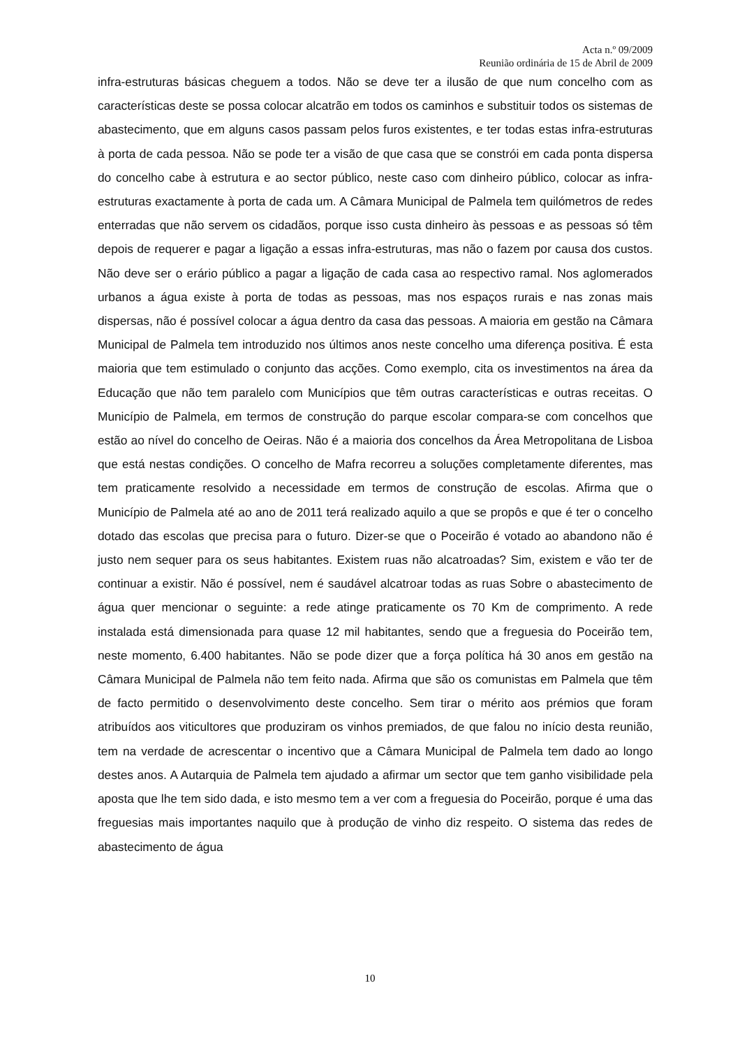Acta n.º 09/2009
Reunião ordinária de 15 de Abril de 2009
infra-estruturas básicas cheguem a todos. Não se deve ter a ilusão de que num concelho com as características deste se possa colocar alcatrão em todos os caminhos e substituir todos os sistemas de abastecimento, que em alguns casos passam pelos furos existentes, e ter todas estas infra-estruturas à porta de cada pessoa. Não se pode ter a visão de que casa que se constrói em cada ponta dispersa do concelho cabe à estrutura e ao sector público, neste caso com dinheiro público, colocar as infra-estruturas exactamente à porta de cada um. A Câmara Municipal de Palmela tem quilómetros de redes enterradas que não servem os cidadãos, porque isso custa dinheiro às pessoas e as pessoas só têm depois de requerer e pagar a ligação a essas infra-estruturas, mas não o fazem por causa dos custos. Não deve ser o erário público a pagar a ligação de cada casa ao respectivo ramal. Nos aglomerados urbanos a água existe à porta de todas as pessoas, mas nos espaços rurais e nas zonas mais dispersas, não é possível colocar a água dentro da casa das pessoas. A maioria em gestão na Câmara Municipal de Palmela tem introduzido nos últimos anos neste concelho uma diferença positiva. É esta maioria que tem estimulado o conjunto das acções. Como exemplo, cita os investimentos na área da Educação que não tem paralelo com Municípios que têm outras características e outras receitas. O Município de Palmela, em termos de construção do parque escolar compara-se com concelhos que estão ao nível do concelho de Oeiras. Não é a maioria dos concelhos da Área Metropolitana de Lisboa que está nestas condições. O concelho de Mafra recorreu a soluções completamente diferentes, mas tem praticamente resolvido a necessidade em termos de construção de escolas. Afirma que o Município de Palmela até ao ano de 2011 terá realizado aquilo a que se propôs e que é ter o concelho dotado das escolas que precisa para o futuro. Dizer-se que o Poceirão é votado ao abandono não é justo nem sequer para os seus habitantes. Existem ruas não alcatroadas? Sim, existem e vão ter de continuar a existir. Não é possível, nem é saudável alcatroar todas as ruas Sobre o abastecimento de água quer mencionar o seguinte: a rede atinge praticamente os 70 Km de comprimento. A rede instalada está dimensionada para quase 12 mil habitantes, sendo que a freguesia do Poceirão tem, neste momento, 6.400 habitantes. Não se pode dizer que a força política há 30 anos em gestão na Câmara Municipal de Palmela não tem feito nada. Afirma que são os comunistas em Palmela que têm de facto permitido o desenvolvimento deste concelho. Sem tirar o mérito aos prémios que foram atribuídos aos viticultores que produziram os vinhos premiados, de que falou no início desta reunião, tem na verdade de acrescentar o incentivo que a Câmara Municipal de Palmela tem dado ao longo destes anos. A Autarquia de Palmela tem ajudado a afirmar um sector que tem ganho visibilidade pela aposta que lhe tem sido dada, e isto mesmo tem a ver com a freguesia do Poceirão, porque é uma das freguesias mais importantes naquilo que à produção de vinho diz respeito. O sistema das redes de abastecimento de água
10